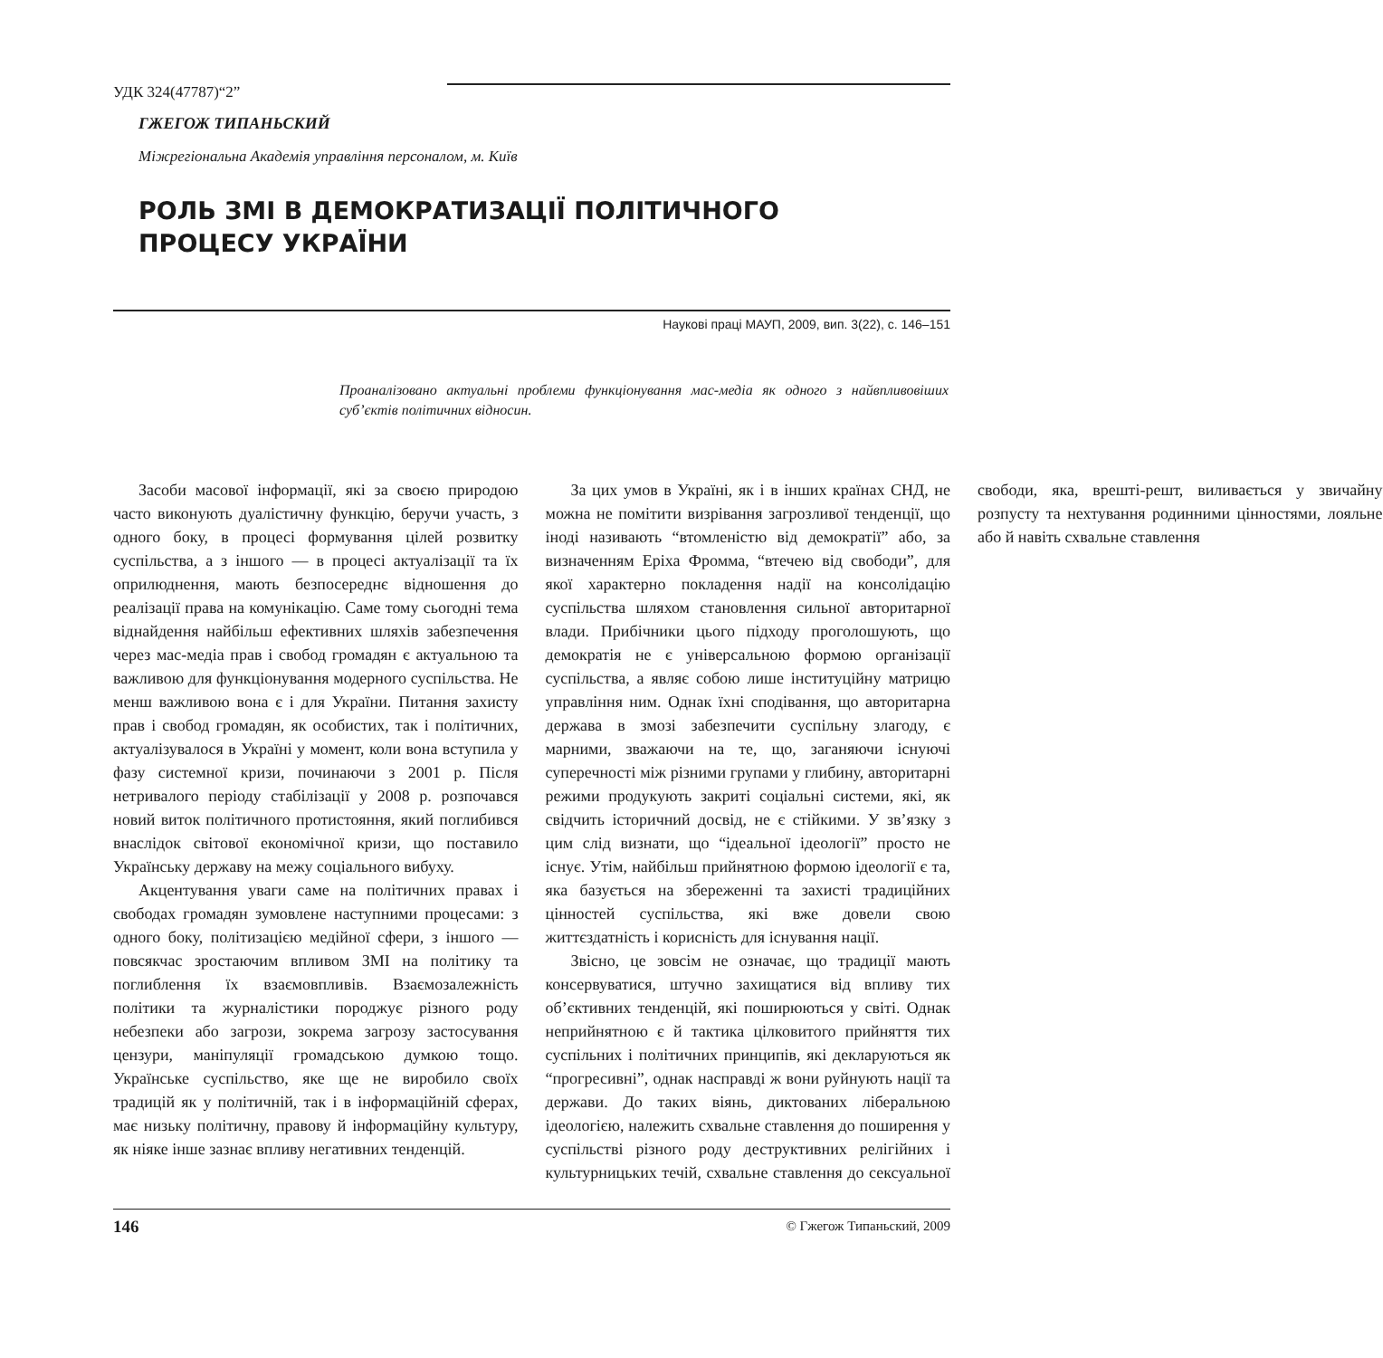УДК 324(47787)“2”
ГЖЕГОЖ ТИПАНЬСКИЙ
Міжрегіональна Академія управління персоналом, м. Київ
РОЛЬ ЗМІ В ДЕМОКРАТИЗАЦІЇ ПОЛІТИЧНОГО
ПРОЦЕСУ УКРАЇНИ
Наукові праці МАУП, 2009, вип. 3(22), с. 146–151
Проаналізовано актуальні проблеми функціонування мас-медіа як одного з найвпливовіших суб’єктів політичних відносин.
Засоби масової інформації, які за своєю природою часто виконують дуалістичну функцію, беручи участь, з одного боку, в процесі формування цілей розвитку суспільства, а з іншого — в процесі актуалізації та їх оприлюднення, мають безпосереднє відношення до реалізації права на комунікацію. Саме тому сьогодні тема віднайдення найбільш ефективних шляхів забезпечення через мас-медіа прав і свобод громадян є актуальною та важливою для функціонування модерного суспільства. Не менш важливою вона є і для України. Питання захисту прав і свобод громадян, як особистих, так і політичних, актуалізувалося в Україні у момент, коли вона вступила у фазу системної кризи, починаючи з 2001 р. Після нетривалого періоду стабілізації у 2008 р. розпочався новий виток політичного протистояння, який поглибився внаслідок світової економічної кризи, що поставило Українську державу на межу соціального вибуху.
Акцентування уваги саме на політичних правах і свободах громадян зумовлене наступними процесами: з одного боку, політизацією медійної сфери, з іншого — повсякчас зростаючим впливом ЗМІ на політику та поглиблення їх взаємовпливів. Взаємозалежність політики та журналістики породжує різного роду небезпеки або загрози, зокрема загрозу застосування цензури, маніпуляції громадською думкою тощо. Українське суспільство, яке ще не виробило своїх традицій як у політичній, так і в інформаційній сферах, має низьку політичну, правову й інформаційну культуру, як ніяке інше зазнає впливу негативних тенденцій.
За цих умов в Україні, як і в інших країнах СНД, не можна не помітити визрівання загрозливої тенденції, що іноді називають “втомленістю від демократії” або, за визначенням Еріха Фромма, “втечею від свободи”, для якої характерно покладення надії на консолідацію суспільства шляхом становлення сильної авторитарної влади. Прибічники цього підходу проголошують, що демократія не є універсальною формою організації суспільства, а являє собою лише інституційну матрицю управління ним. Однак їхні сподівання, що авторитарна держава в змозі забезпечити суспільну злагоду, є марними, зважаючи на те, що, заганяючи існуючі суперечності між різними групами у глибину, авторитарні режими продукують закриті соціальні системи, які, як свідчить історичний досвід, не є стійкими. У зв’язку з цим слід визнати, що “ідеальної ідеології” просто не існує. Утім, найбільш прийнятною формою ідеології є та, яка базується на збереженні та захисті традиційних цінностей суспільства, які вже довели свою життєздатність і корисність для існування нації.
Звісно, це зовсім не означає, що традиції мають консервуватися, штучно захищатися від впливу тих об’єктивних тенденцій, які поширюються у світі. Однак неприйнятною є й тактика цілковитого прийняття тих суспільних і політичних принципів, які декларуються як “прогресивні”, однак насправді ж вони руйнують нації та держави. До таких віянь, диктованих ліберальною ідеологією, належить схвальне ставлення до поширення у суспільстві різного роду деструктивних релігійних і культурницьких течій, схвальне ставлення до сексуальної свободи, яка, врешті-решт, виливається у звичайну розпусту та нехтування родинними цінностями, лояльне або й навіть схвальне ставлення
146 © Гжегож Типаньский, 2009